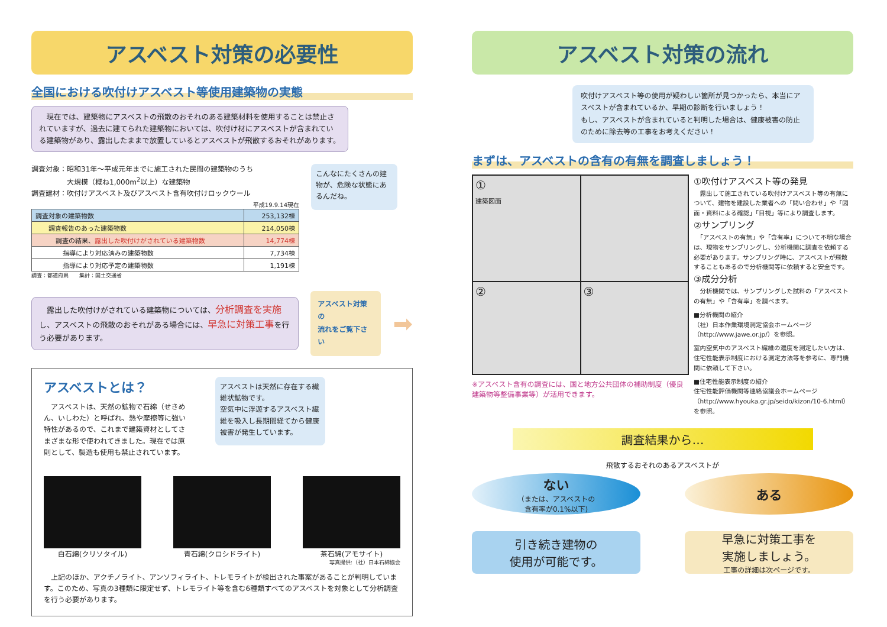アスベスト対策の必要性
全国における吹付けアスベスト等使用建築物の実態
　現在では、建築物にアスベストの飛散のおそれのある建築材料を使用することは禁止されていますが、過去に建てられた建築物においては、吹付け材にアスベストが含まれている建築物があり、露出したままで放置しているとアスベストが飛散するおそれがあります。
調査対象：昭和31年～平成元年までに施工された民間の建築物のうち
　　　　　大規模（概ね1,000m<sup>2</sup>以上）な建築物
調査建材：吹付けアスベスト及びアスベスト含有吹付けロックウール
平成19.9.14現在
| 調査対象の建築物数 | 253,132棟 |
| 調査報告のあった建築物数 | 214,050棟 |
| 調査の結果、 露出した吹付けがされている建築物数 | 14,774棟 |
| 指導により対応済みの建築物数 | 7,734棟 |
| 指導により対応予定の建築物数 | 1,191棟 |
調査：都道府県　　集計：国土交通省
こんなにたくさんの建物が、危険な状態にあるんだね。
　露出した吹付けがされている建築物については、分析調査を実施し、アスベストの飛散のおそれがある場合には、早急に対策工事を行う必要があります。
アスベスト対策の
流れをご覧下さい
➡
アスベストとは？
　アスベストは、天然の鉱物で石綿（せきめん、いしわた）と呼ばれ、熱や摩擦等に強い特性があるので、これまで建築資材としてさまざまな形で使われてきました。現在では原則として、製造も使用も禁止されています。
アスベストは天然に存在する繊維状鉱物です。
空気中に浮遊するアスベスト繊維を吸入し長期間経てから健康被害が発生しています。
白石綿(クリソタイル) 青石綿(クロシドライト) 茶石綿(アモサイト)
写真提供:（社）日本石綿協会
　上記のほか、アクチノライト、アンソフィライト、トレモライトが検出された事案があることが判明しています。このため、写真の3種類に限定せず、トレモライト等を含む6種類すべてのアスベストを対象として分析調査を行う必要があります。
アスベスト対策の流れ
吹付けアスベスト等の使用が疑わしい箇所が見つかったら、本当にアスベストが含まれているか、早期の診断を行いましょう！
もし、アスベストが含まれていると判明した場合は、健康被害の防止のために除去等の工事をお考えください！
まずは、アスベストの含有の有無を調査しましょう！
①
建築図面
②
③
※アスベスト含有の調査には、国と地方公共団体の補助制度（優良建築物等整備事業等）が活用できます。
①吹付けアスベスト等の発見
　露出して施工されている吹付けアスベスト等の有無について、建物を建設した業者への「問い合わせ」や「図面・資料による確認」「目視」等により調査します。
②サンプリング
　「アスベストの有無」や「含有率」について不明な場合は、現物をサンプリングし、分析機関に調査を依頼する必要があります。サンプリング時に、アスベストが飛散することもあるので分析機関等に依頼すると安全です。
③成分分析
　分析機関では、サンプリングした試料の「アスベストの有無」や「含有率」を調べます。
■分析機関の紹介
（社）日本作業環境測定協会ホームページ
（http://www.jawe.or.jp/）を参照。
室内空気中のアスベスト繊維の濃度を測定したい方は、住宅性能表示制度における測定方法等を参考に、専門機関に依頼して下さい。
■住宅性能表示制度の紹介
住宅性能評価機関等連絡協議会ホームページ
（http://www.hyouka.gr.jp/seido/kizon/10-6.html）を参照。
調査結果から…
飛散するおそれのあるアスベストが
ない
（または、アスベストの
含有率が0.1%以下)
ある
引き続き建物の
使用が可能です。
早急に対策工事を
実施しましょう。
工事の詳細は次ページです。